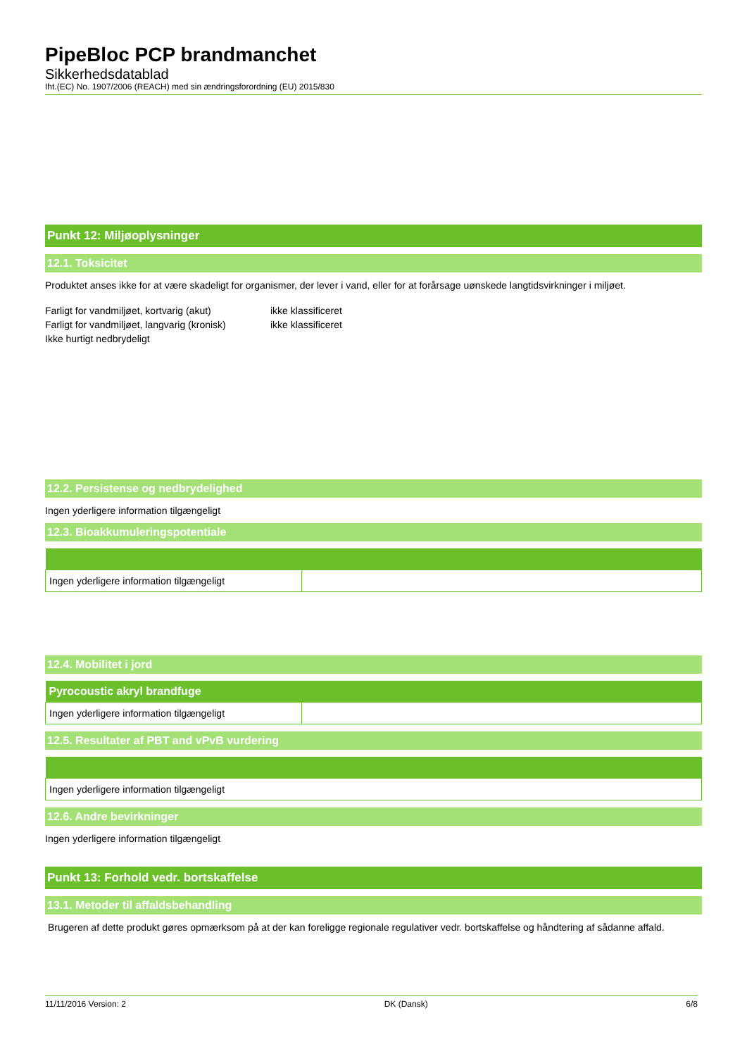PipeBloc PCP brandmanchet
Sikkerhedsdatablad
Iht.(EC) No. 1907/2006 (REACH) med sin ændringsforordning (EU) 2015/830
Punkt 12: Miljøoplysninger
12.1. Toksicitet
Produktet anses ikke for at være skadeligt for organismer, der lever i vand, eller for at forårsage uønskede langtidsvirkninger i miljøet.
| Farligt for vandmiljøet, kortvarig (akut) | ikke klassificeret |
| Farligt for vandmiljøet, langvarig (kronisk) | ikke klassificeret |
| Ikke hurtigt nedbrydeligt | |
12.2. Persistense og nedbrydelighed
Ingen yderligere information tilgængeligt
12.3. Bioakkumuleringspotentiale
| Ingen yderligere information tilgængeligt | |
12.4. Mobilitet i jord
| Pyrocoustic akryl brandfuge | |
| --- | --- |
| Ingen yderligere information tilgængeligt | |
12.5. Resultater af PBT and vPvB vurdering
| Ingen yderligere information tilgængeligt |
12.6. Andre bevirkninger
Ingen yderligere information tilgængeligt
Punkt 13: Forhold vedr. bortskaffelse
13.1. Metoder til affaldsbehandling
Brugeren af dette produkt gøres opmærksom på at der kan foreligge regionale regulativer vedr. bortskaffelse og håndtering af sådanne affald.
11/11/2016 Version: 2 DK (Dansk) 6/8